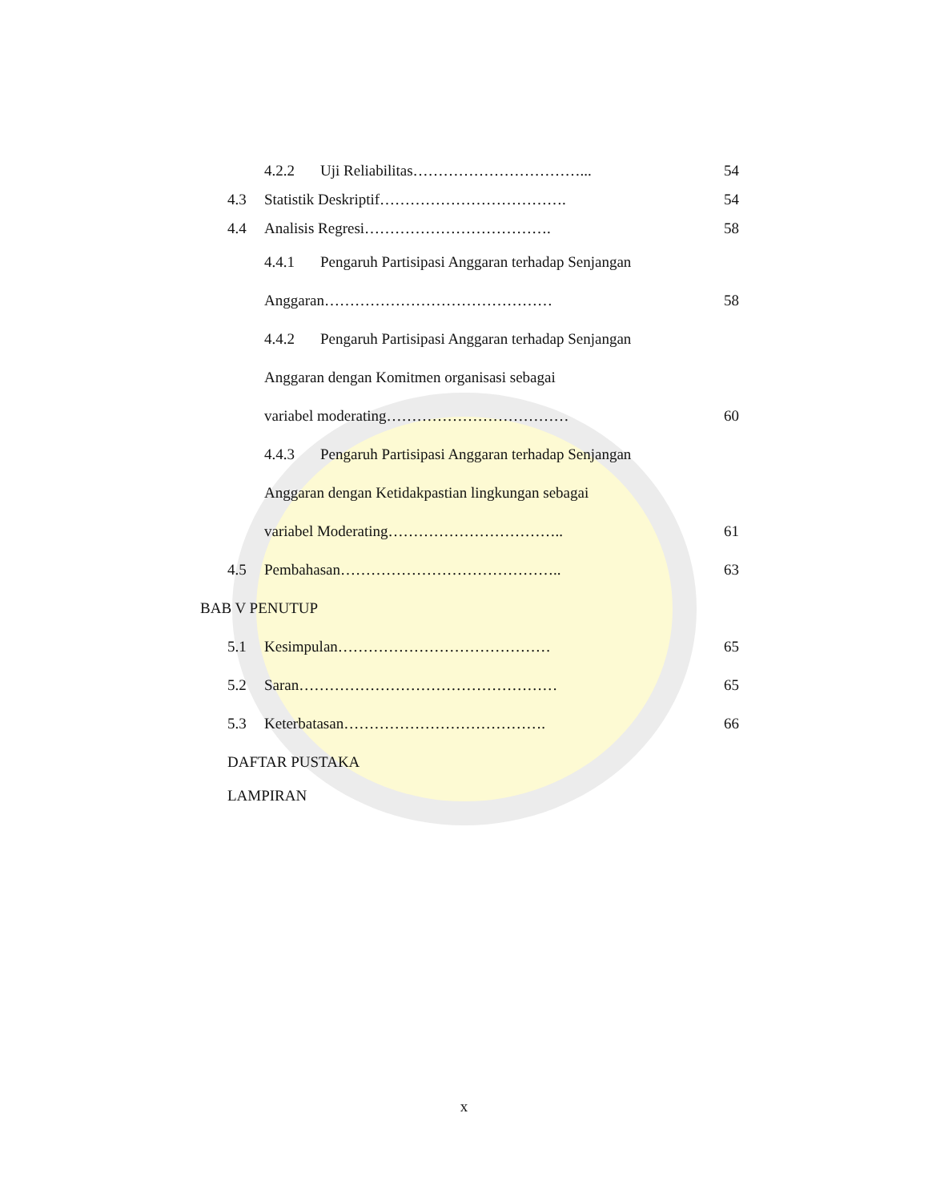4.2.2 Uji Reliabilitas……………………………... 54
4.3
Statistik Deskriptif……………………………….
54
4.4 Analisis Regresi………………………………. 58
4.4.1
Pengaruh Partisipasi Anggaran terhadap Senjangan
Anggaran……………………………………… 58
4.4.2
Pengaruh Partisipasi Anggaran terhadap Senjangan
Anggaran dengan Komitmen organisasi sebagai
variabel moderating………………………………
60
4.4.3
Pengaruh Partisipasi Anggaran terhadap Senjangan
Anggaran dengan Ketidakpastian lingkungan sebagai
variabel Moderating……………………………..
61
4.5 Pembahasan…………………………………….. 63
BAB V PENUTUP
5.1 Kesimpulan…………………………………… 65
5.2 Saran…………………………………………… 65
5.3 Keterbatasan…………………………………. 66
DAFTAR PUSTAKA
LAMPIRAN
x